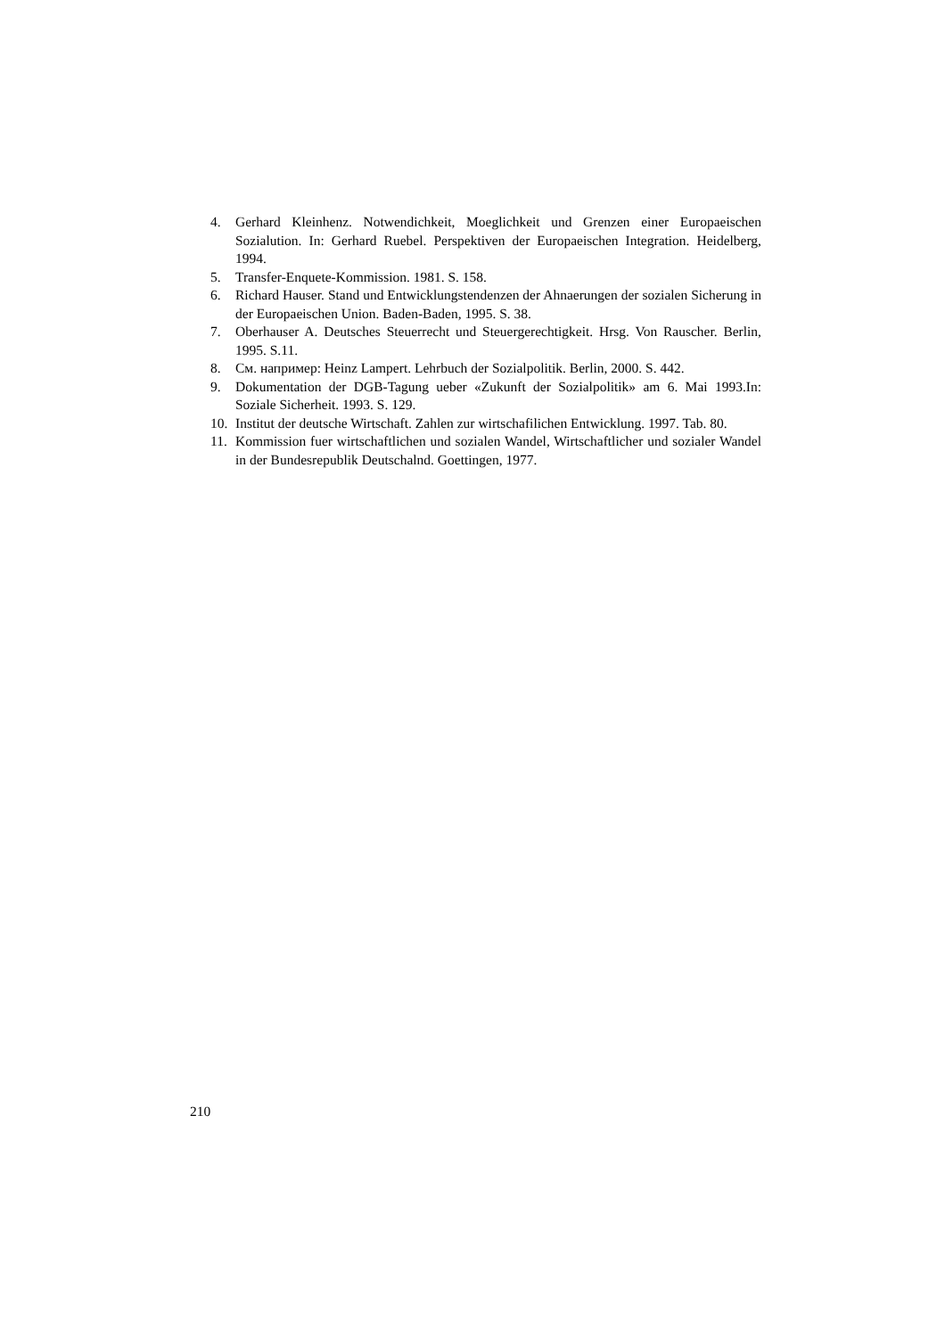4. Gerhard Kleinhenz. Notwendichkeit, Moeglichkeit und Grenzen einer Europaeischen Sozialution. In: Gerhard Ruebel. Perspektiven der Europaeischen Integration. Heidelberg, 1994.
5. Transfer-Enquete-Kommission. 1981. S. 158.
6. Richard Hauser. Stand und Entwicklungstendenzen der Ahnaerungen der sozialen Sicherung in der Europaeischen Union. Baden-Baden, 1995. S. 38.
7. Oberhauser A. Deutsches Steuerrecht und Steuergerechtigkeit. Hrsg. Von Rauscher. Berlin, 1995. S.11.
8. См. например: Heinz Lampert. Lehrbuch der Sozialpolitik. Berlin, 2000. S. 442.
9. Dokumentation der DGB-Tagung ueber «Zukunft der Sozialpolitik» am 6. Mai 1993.In: Soziale Sicherheit. 1993. S. 129.
10. Institut der deutsche Wirtschaft. Zahlen zur wirtschafilichen Entwicklung. 1997. Tab. 80.
11. Kommission fuer wirtschaftlichen und sozialen Wandel, Wirtschaftlicher und sozialer Wandel in der Bundesrepublik Deutschalnd. Goettingen, 1977.
210